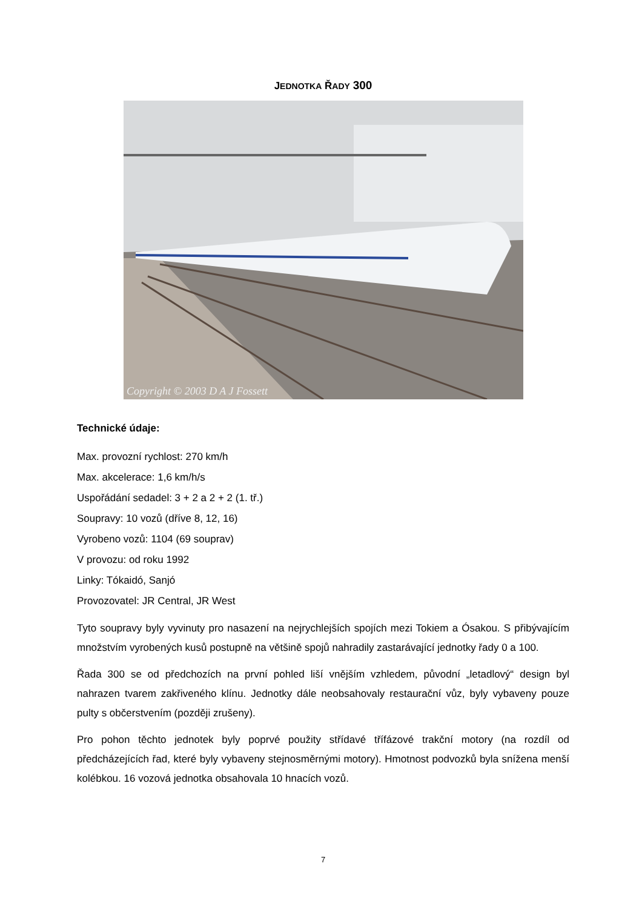JEDNOTKA ŘADY 300
Copyright © 2003 D A J Fossett
Technické údaje:
Max. provozní rychlost: 270 km/h
Max. akcelerace: 1,6 km/h/s
Uspořádání sedadel: 3 + 2 a 2 + 2 (1. tř.)
Soupravy: 10 vozů (dříve 8, 12, 16)
Vyrobeno vozů: 1104 (69 souprav)
V provozu: od roku 1992
Linky: Tókaidó, Sanjó
Provozovatel: JR Central, JR West
Tyto soupravy byly vyvinuty pro nasazení na nejrychlejších spojích mezi Tokiem a Ósakou. S přibývajícím množstvím vyrobených kusů postupně na většině spojů nahradily zastarávající jednotky řady 0 a 100.
Řada 300 se od předchozích na první pohled liší vnějším vzhledem, původní „letadlový“ design byl nahrazen tvarem zakřiveného klínu. Jednotky dále neobsahovaly restaurační vůz, byly vybaveny pouze pulty s občerstvením (později zrušeny).
Pro pohon těchto jednotek byly poprvé použity střídavé třífázové trakční motory (na rozdíl od předcházejících řad, které byly vybaveny stejnosměrnými motory). Hmotnost podvozků byla snížena menší kolébkou. 16 vozová jednotka obsahovala 10 hnacích vozů.
7